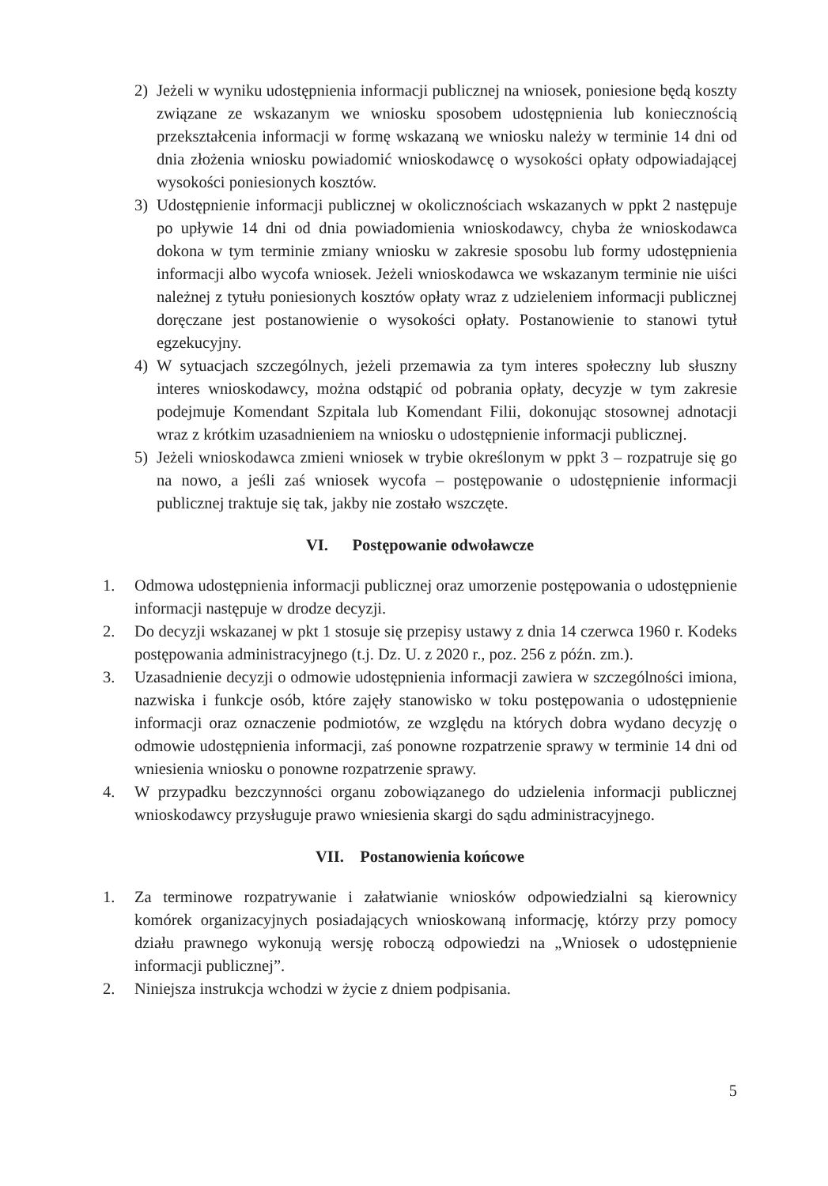2) Jeżeli w wyniku udostępnienia informacji publicznej na wniosek, poniesione będą koszty związane ze wskazanym we wniosku sposobem udostępnienia lub koniecznością przekształcenia informacji w formę wskazaną we wniosku należy w terminie 14 dni od dnia złożenia wniosku powiadomić wnioskodawcę o wysokości opłaty odpowiadającej wysokości poniesionych kosztów.
3) Udostępnienie informacji publicznej w okolicznościach wskazanych w ppkt 2 następuje po upływie 14 dni od dnia powiadomienia wnioskodawcy, chyba że wnioskodawca dokona w tym terminie zmiany wniosku w zakresie sposobu lub formy udostępnienia informacji albo wycofa wniosek. Jeżeli wnioskodawca we wskazanym terminie nie uiści należnej z tytułu poniesionych kosztów opłaty wraz z udzieleniem informacji publicznej doręczane jest postanowienie o wysokości opłaty. Postanowienie to stanowi tytuł egzekucyjny.
4) W sytuacjach szczególnych, jeżeli przemawia za tym interes społeczny lub słuszny interes wnioskodawcy, można odstąpić od pobrania opłaty, decyzje w tym zakresie podejmuje Komendant Szpitala lub Komendant Filii, dokonując stosownej adnotacji wraz z krótkim uzasadnieniem na wniosku o udostępnienie informacji publicznej.
5) Jeżeli wnioskodawca zmieni wniosek w trybie określonym w ppkt 3 – rozpatruje się go na nowo, a jeśli zaś wniosek wycofa – postępowanie o udostępnienie informacji publicznej traktuje się tak, jakby nie zostało wszczęte.
VI. Postępowanie odwoławcze
1. Odmowa udostępnienia informacji publicznej oraz umorzenie postępowania o udostępnienie informacji następuje w drodze decyzji.
2. Do decyzji wskazanej w pkt 1 stosuje się przepisy ustawy z dnia 14 czerwca 1960 r. Kodeks postępowania administracyjnego (t.j. Dz. U. z 2020 r., poz. 256 z późn. zm.).
3. Uzasadnienie decyzji o odmowie udostępnienia informacji zawiera w szczególności imiona, nazwiska i funkcje osób, które zajęły stanowisko w toku postępowania o udostępnienie informacji oraz oznaczenie podmiotów, ze względu na których dobra wydano decyzję o odmowie udostępnienia informacji, zaś ponowne rozpatrzenie sprawy w terminie 14 dni od wniesienia wniosku o ponowne rozpatrzenie sprawy.
4. W przypadku bezczynności organu zobowiązanego do udzielenia informacji publicznej wnioskodawcy przysługuje prawo wniesienia skargi do sądu administracyjnego.
VII. Postanowienia końcowe
1. Za terminowe rozpatrywanie i załatwianie wniosków odpowiedzialni są kierownicy komórek organizacyjnych posiadających wnioskowaną informację, którzy przy pomocy działu prawnego wykonują wersję roboczą odpowiedzi na „Wniosek o udostępnienie informacji publicznej”.
2. Niniejsza instrukcja wchodzi w życie z dniem podpisania.
5